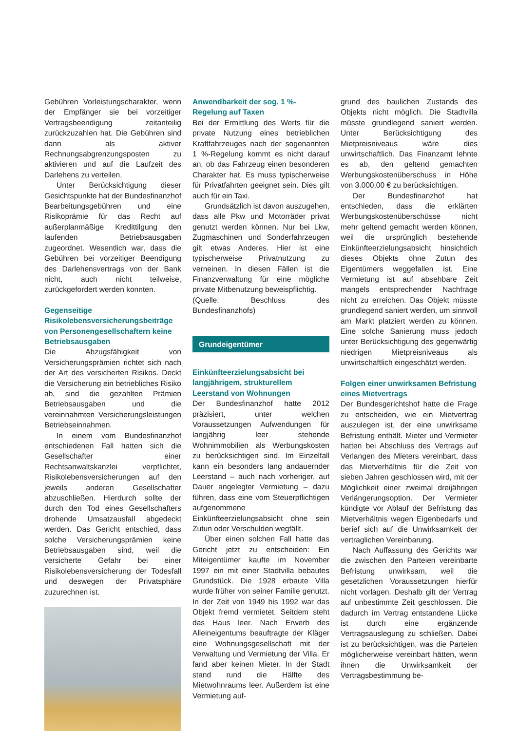Gebühren Vorleistungscharakter, wenn der Empfänger sie bei vorzeitiger Vertragsbeendigung zeitanteilig zurückzuzahlen hat. Die Gebühren sind dann als aktiver Rechnungsabgrenzungsposten zu aktivieren und auf die Laufzeit des Darlehens zu verteilen.
Unter Berücksichtigung dieser Gesichtspunkte hat der Bundesfinanzhof Bearbeitungsgebühren und eine Risikoprämie für das Recht auf außerplanmäßige Kredittilgung den laufenden Betriebsausgaben zugeordnet. Wesentlich war, dass die Gebühren bei vorzeitiger Beendigung des Darlehensvertrags von der Bank nicht, auch nicht teilweise, zurückgefordert werden konnten.
Gegenseitige Risikolebensversicherungsbeiträge von Personengesellschaftern keine Betriebsausgaben
Die Abzugsfähigkeit von Versicherungsprämien richtet sich nach der Art des versicherten Risikos. Deckt die Versicherung ein betriebliches Risiko ab, sind die gezahlten Prämien Betriebsausgaben und die vereinnahmten Versicherungsleistungen Betriebseinnahmen.
In einem vom Bundesfinanzhof entschiedenen Fall hatten sich die Gesellschafter einer Rechtsanwaltskanzlei verpflichtet, Risikolebensversicherungen auf den jeweils anderen Gesellschafter abzuschließen. Hierdurch sollte der durch den Tod eines Gesellschafters drohende Umsatzausfall abgedeckt werden. Das Gericht entschied, dass solche Versicherungsprämien keine Betriebsausgaben sind, weil die versicherte Gefahr bei einer Risikolebensversicherung der Todesfall und deswegen der Privatsphäre zuzurechnen ist.
Anwendbarkeit der sog. 1 %-Regelung auf Taxen
Bei der Ermittlung des Werts für die private Nutzung eines betrieblichen Kraftfahrzeuges nach der sogenannten 1 %-Regelung kommt es nicht darauf an, ob das Fahrzeug einen besonderen Charakter hat. Es muss typischerweise für Privatfahrten geeignet sein. Dies gilt auch für ein Taxi.
Grundsätzlich ist davon auszugehen, dass alle Pkw und Motorräder privat genutzt werden können. Nur bei Lkw, Zugmaschinen und Sonderfahrzeugen gilt etwas Anderes. Hier ist eine typischerweise Privatnutzung zu verneinen. In diesen Fällen ist die Finanzverwaltung für eine mögliche private Mitbenutzung beweispflichtig.
(Quelle: Beschluss des Bundesfinanzhofs)
Grundeigentümer
Einkünfteerzielungsabsicht bei langjährigem, strukturellem Leerstand von Wohnungen
Der Bundesfinanzhof hatte 2012 präzisiert, unter welchen Voraussetzungen Aufwendungen für langjährig leer stehende Wohnimmobilien als Werbungskosten zu berücksichtigen sind. Im Einzelfall kann ein besonders lang andauernder Leerstand – auch nach vorheriger, auf Dauer angelegter Vermietung – dazu führen, dass eine vom Steuerpflichtigen aufgenommene Einkünfteerzielungsabsicht ohne sein Zutun oder Verschulden wegfällt.
Über einen solchen Fall hatte das Gericht jetzt zu entscheiden: Ein Miteigentümer kaufte im November 1997 ein mit einer Stadtvilla bebautes Grundstück. Die 1928 erbaute Villa wurde früher von seiner Familie genutzt. In der Zeit von 1949 bis 1992 war das Objekt fremd vermietet. Seitdem steht das Haus leer. Nach Erwerb des Alleineigentums beauftragte der Kläger eine Wohnungsgesellschaft mit der Verwaltung und Vermietung der Villa. Er fand aber keinen Mieter. In der Stadt stand rund die Hälfte des Mietwohnraums leer. Außerdem ist eine Vermietung auf-
grund des baulichen Zustands des Objekts nicht möglich. Die Stadtvilla müsste grundlegend saniert werden. Unter Berücksichtigung des Mietpreisniveaus wäre dies unwirtschaftlich. Das Finanzamt lehnte es ab, den geltend gemachten Werbungskostenüberschuss in Höhe von 3.000,00 € zu berücksichtigen.
Der Bundesfinanzhof hat entschieden, dass die erklärten Werbungskostenüberschüsse nicht mehr geltend gemacht werden können, weil die ursprünglich bestehende Einkünfteerzielungsabsicht hinsichtlich dieses Objekts ohne Zutun des Eigentümers weggefallen ist. Eine Vermietung ist auf absehbare Zeit mangels entsprechender Nachfrage nicht zu erreichen. Das Objekt müsste grundlegend saniert werden, um sinnvoll am Markt platziert werden zu können. Eine solche Sanierung muss jedoch unter Berücksichtigung des gegenwärtig niedrigen Mietpreisniveaus als unwirtschaftlich eingeschätzt werden.
Folgen einer unwirksamen Befristung eines Mietvertrags
Der Bundesgerichtshof hatte die Frage zu entscheiden, wie ein Mietvertrag auszulegen ist, der eine unwirksame Befristung enthält. Mieter und Vermieter hatten bei Abschluss des Vertrags auf Verlangen des Mieters vereinbart, dass das Mietverhältnis für die Zeit von sieben Jahren geschlossen wird, mit der Möglichkeit einer zweimal dreijährigen Verlängerungsoption. Der Vermieter kündigte vor Ablauf der Befristung das Mietverhältnis wegen Eigenbedarfs und berief sich auf die Unwirksamkeit der vertraglichen Vereinbarung.
Nach Auffassung des Gerichts war die zwischen den Parteien vereinbarte Befristung unwirksam, weil die gesetzlichen Voraussetzungen hierfür nicht vorlagen. Deshalb gilt der Vertrag auf unbestimmte Zeit geschlossen. Die dadurch im Vertrag entstandene Lücke ist durch eine ergänzende Vertragsauslegung zu schließen. Dabei ist zu berücksichtigen, was die Parteien möglicherweise vereinbart hätten, wenn ihnen die Unwirksamkeit der Vertragsbestimmung be-